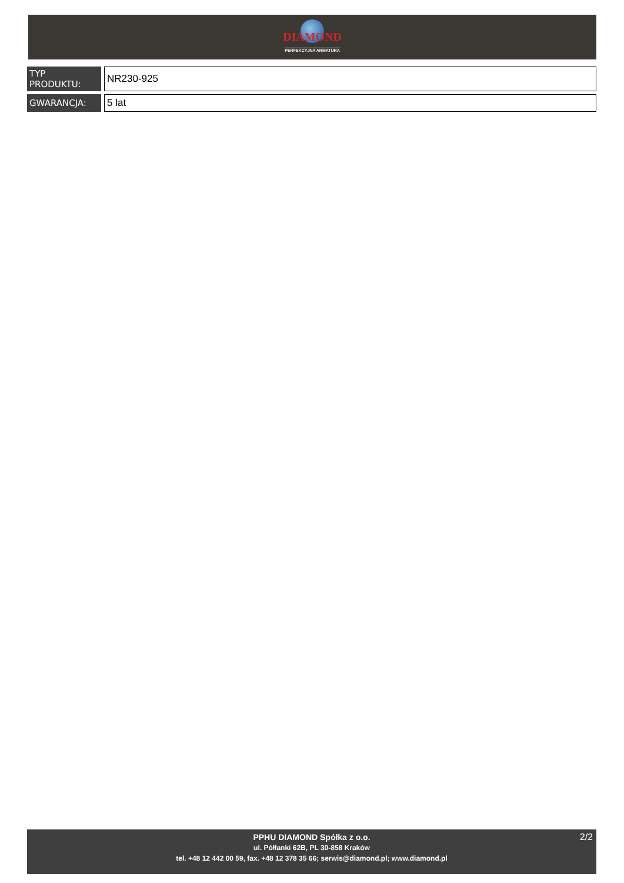DIAMOND
PERFEKCYJNA ARMATURA
| TYP PRODUKTU: | NR230-925 |
| GWARANCJA: | 5 lat |
2/2
PPHU DIAMOND Spółka z o.o.
ul. Półłanki 62B, PL 30-858 Kraków
tel. +48 12 442 00 59, fax. +48 12 378 35 66; serwis@diamond.pl; www.diamond.pl